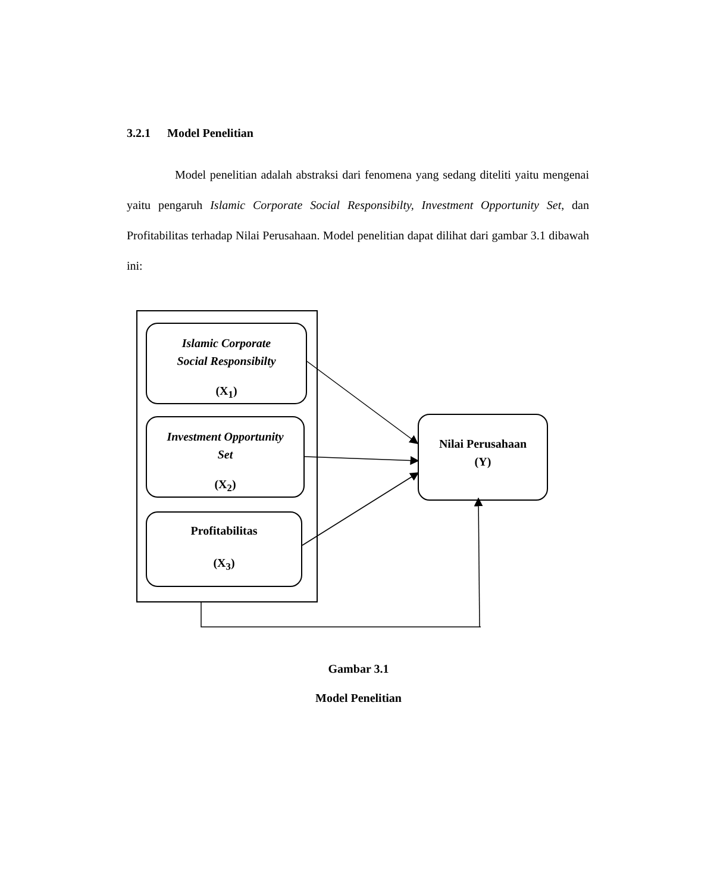3.2.1 Model Penelitian
Model penelitian adalah abstraksi dari fenomena yang sedang diteliti yaitu mengenai yaitu pengaruh Islamic Corporate Social Responsibilty, Investment Opportunity Set, dan Profitabilitas terhadap Nilai Perusahaan. Model penelitian dapat dilihat dari gambar 3.1 dibawah ini:
Islamic Corporate
Social Responsibilty
(X<sub>1</sub>)
Investment Opportunity
Set
(X<sub>2</sub>)
Profitabilitas
(X<sub>3</sub>)
Nilai Perusahaan
(Y)
Gambar 3.1
Model Penelitian